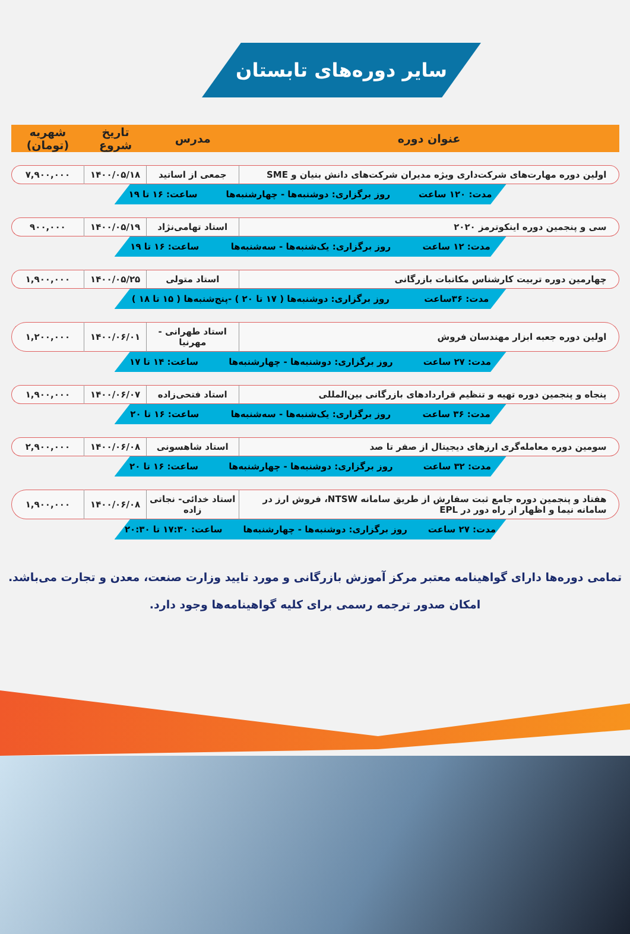سایر دوره‌های تابستان
| عنوان دوره | مدرس | تاریخ شروع | شهریه (تومان) |
| --- | --- | --- | --- |
| اولین دوره مهارت‌های شرکت‌داری ویژه مدیران شرکت‌های دانش بنیان و SME | جمعی از اساتید | ۱۴۰۰/۰۵/۱۸ | ۷,۹۰۰,۰۰۰ |
| مدت: ۱۲۰ ساعت روز برگزاری: دوشنبه‌ها - چهارشنبه‌ها ساعت: ۱۶ تا ۱۹ | | | |
| سی و پنجمین دوره اینکوترمز ۲۰۲۰ | استاد تهامی‌نژاد | ۱۴۰۰/۰۵/۱۹ | ۹۰۰,۰۰۰ |
| مدت: ۱۲ ساعت روز برگزاری: یک‌شنبه‌ها - سه‌شنبه‌ها ساعت: ۱۶ تا ۱۹ | | | |
| چهارمین دوره تربیت کارشناس مکاتبات بازرگانی | استاد متولی | ۱۴۰۰/۰۵/۲۵ | ۱,۹۰۰,۰۰۰ |
| مدت: ۳۶ساعت روز برگزاری: دوشنبه‌ها ( ۱۷ تا ۲۰ ) -پنج‌شنبه‌ها ( ۱۵ تا ۱۸ ) | | | |
| اولین دوره جعبه ابزار مهندسان فروش | استاد طهرانی - مهرنیا | ۱۴۰۰/۰۶/۰۱ | ۱,۲۰۰,۰۰۰ |
| مدت: ۲۷ ساعت روز برگزاری: دوشنبه‌ها - چهارشنبه‌ها ساعت: ۱۴ تا ۱۷ | | | |
| پنجاه و پنجمین دوره تهیه و تنظیم قراردادهای بازرگانی بین‌المللی | استاد فتحی‌زاده | ۱۴۰۰/۰۶/۰۷ | ۱,۹۰۰,۰۰۰ |
| مدت: ۳۶ ساعت روز برگزاری: یک‌شنبه‌ها - سه‌شنبه‌ها ساعت: ۱۶ تا ۲۰ | | | |
| سومین دوره معامله‌گری ارزهای دیجیتال از صفر تا صد | استاد شاهسونی | ۱۴۰۰/۰۶/۰۸ | ۲,۹۰۰,۰۰۰ |
| مدت: ۳۲ ساعت روز برگزاری: دوشنبه‌ها - چهارشنبه‌ها ساعت: ۱۶ تا ۲۰ | | | |
| هفتاد و پنجمین دوره جامع ثبت سفارش از طریق سامانه NTSW، فروش ارز در سامانه نیما و اظهار از راه دور در EPL | استاد خدائی- نجاتی زاده | ۱۴۰۰/۰۶/۰۸ | ۱,۹۰۰,۰۰۰ |
| مدت: ۲۷ ساعت روز برگزاری: دوشنبه‌ها - چهارشنبه‌ها ساعت: ۱۷:۳۰ تا ۲۰:۳۰ | | | |
تمامی دوره‌ها دارای گواهینامه معتبر مرکز آموزش بازرگانی و مورد تایید وزارت صنعت، معدن و تجارت می‌باشد.
امکان صدور ترجمه رسمی برای کلیه گواهینامه‌ها وجود دارد.